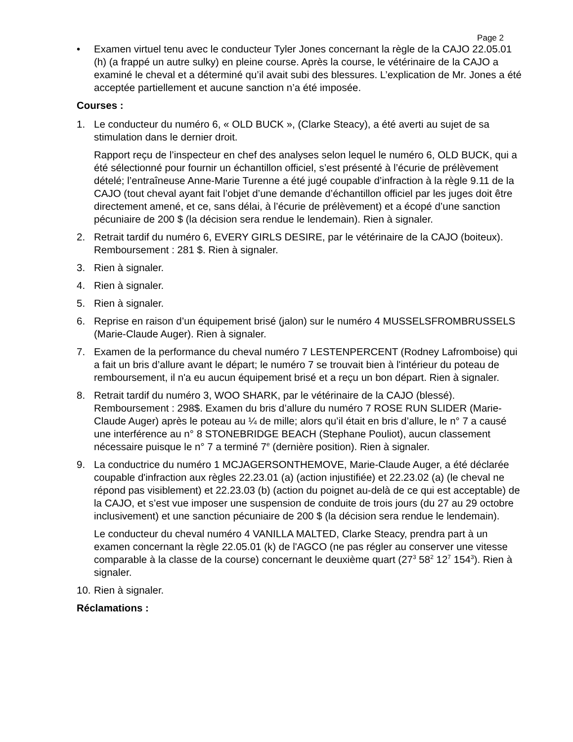Page 2
• Examen virtuel tenu avec le conducteur Tyler Jones concernant la règle de la CAJO 22.05.01 (h) (a frappé un autre sulky) en pleine course. Après la course, le vétérinaire de la CAJO a examiné le cheval et a déterminé qu’il avait subi des blessures. L’explication de Mr. Jones a été acceptée partiellement et aucune sanction n’a été imposée.
Courses :
1. Le conducteur du numéro 6, « OLD BUCK », (Clarke Steacy), a été averti au sujet de sa stimulation dans le dernier droit.
Rapport reçu de l’inspecteur en chef des analyses selon lequel le numéro 6, OLD BUCK, qui a été sélectionné pour fournir un échantillon officiel, s’est présenté à l’écurie de prélèvement dételé; l’entraîneuse Anne-Marie Turenne a été jugé coupable d’infraction à la règle 9.11 de la CAJO (tout cheval ayant fait l’objet d’une demande d’échantillon officiel par les juges doit être directement amené, et ce, sans délai, à l’écurie de prélèvement) et a écopé d’une sanction pécuniaire de 200 $ (la décision sera rendue le lendemain). Rien à signaler.
2. Retrait tardif du numéro 6, EVERY GIRLS DESIRE, par le vétérinaire de la CAJO (boiteux). Remboursement : 281 $. Rien à signaler.
3. Rien à signaler.
4. Rien à signaler.
5. Rien à signaler.
6. Reprise en raison d’un équipement brisé (jalon) sur le numéro 4 MUSSELSFROMBRUSSELS (Marie-Claude Auger). Rien à signaler.
7. Examen de la performance du cheval numéro 7 LESTENPERCENT (Rodney Lafromboise) qui a fait un bris d’allure avant le départ; le numéro 7 se trouvait bien à l'intérieur du poteau de remboursement, il n'a eu aucun équipement brisé et a reçu un bon départ. Rien à signaler.
8. Retrait tardif du numéro 3, WOO SHARK, par le vétérinaire de la CAJO (blessé). Remboursement : 298$. Examen du bris d’allure du numéro 7 ROSE RUN SLIDER (Marie-Claude Auger) après le poteau au ¼ de mille; alors qu’il était en bris d’allure, le n° 7 a causé une interférence au n° 8 STONEBRIDGE BEACH (Stephane Pouliot), aucun classement nécessaire puisque le n° 7 a terminé 7<sup>e</sup> (dernière position). Rien à signaler.
9. La conductrice du numéro 1 MCJAGERSONTHEMOVE, Marie-Claude Auger, a été déclarée coupable d'infraction aux règles 22.23.01 (a) (action injustifiée) et 22.23.02 (a) (le cheval ne répond pas visiblement) et 22.23.03 (b) (action du poignet au-delà de ce qui est acceptable) de la CAJO, et s’est vue imposer une suspension de conduite de trois jours (du 27 au 29 octobre inclusivement) et une sanction pécuniaire de 200 $ (la décision sera rendue le lendemain).
Le conducteur du cheval numéro 4 VANILLA MALTED, Clarke Steacy, prendra part à un examen concernant la règle 22.05.01 (k) de l'AGCO (ne pas régler au conserver une vitesse comparable à la classe de la course) concernant le deuxième quart (27<sup>3</sup> 58<sup>2</sup> 12<sup>7</sup> 154<sup>3</sup>). Rien à signaler.
10.
Rien à signaler.
Réclamations :